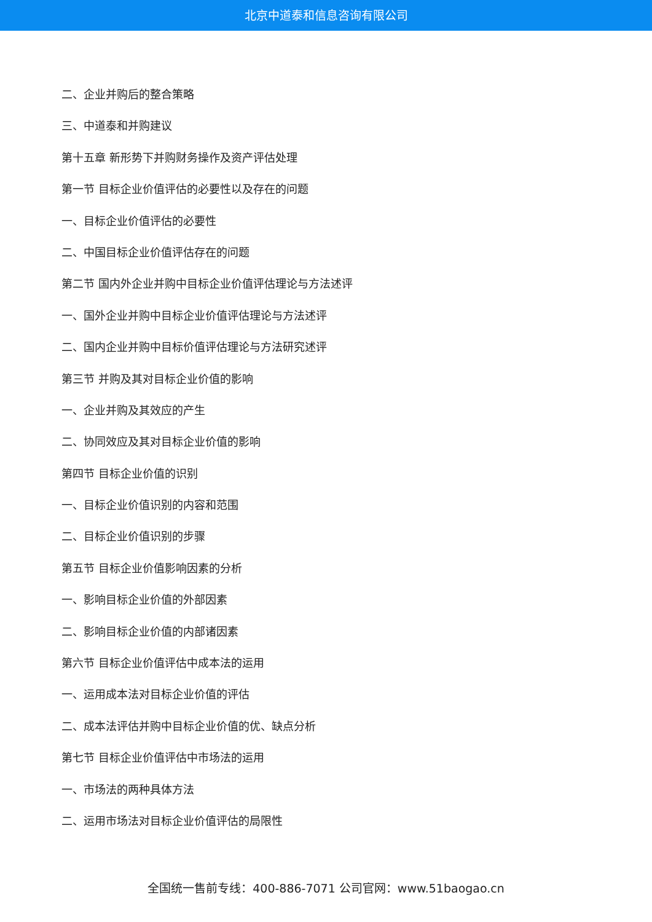北京中道泰和信息咨询有限公司
二、企业并购后的整合策略
三、中道泰和并购建议
第十五章 新形势下并购财务操作及资产评估处理
第一节 目标企业价值评估的必要性以及存在的问题
一、目标企业价值评估的必要性
二、中国目标企业价值评估存在的问题
第二节 国内外企业并购中目标企业价值评估理论与方法述评
一、国外企业并购中目标企业价值评估理论与方法述评
二、国内企业并购中目标价值评估理论与方法研究述评
第三节 并购及其对目标企业价值的影响
一、企业并购及其效应的产生
二、协同效应及其对目标企业价值的影响
第四节 目标企业价值的识别
一、目标企业价值识别的内容和范围
二、目标企业价值识别的步骤
第五节 目标企业价值影响因素的分析
一、影响目标企业价值的外部因素
二、影响目标企业价值的内部诸因素
第六节 目标企业价值评估中成本法的运用
一、运用成本法对目标企业价值的评估
二、成本法评估并购中目标企业价值的优、缺点分析
第七节 目标企业价值评估中市场法的运用
一、市场法的两种具体方法
二、运用市场法对目标企业价值评估的局限性
全国统一售前专线：400-886-7071 公司官网：www.51baogao.cn